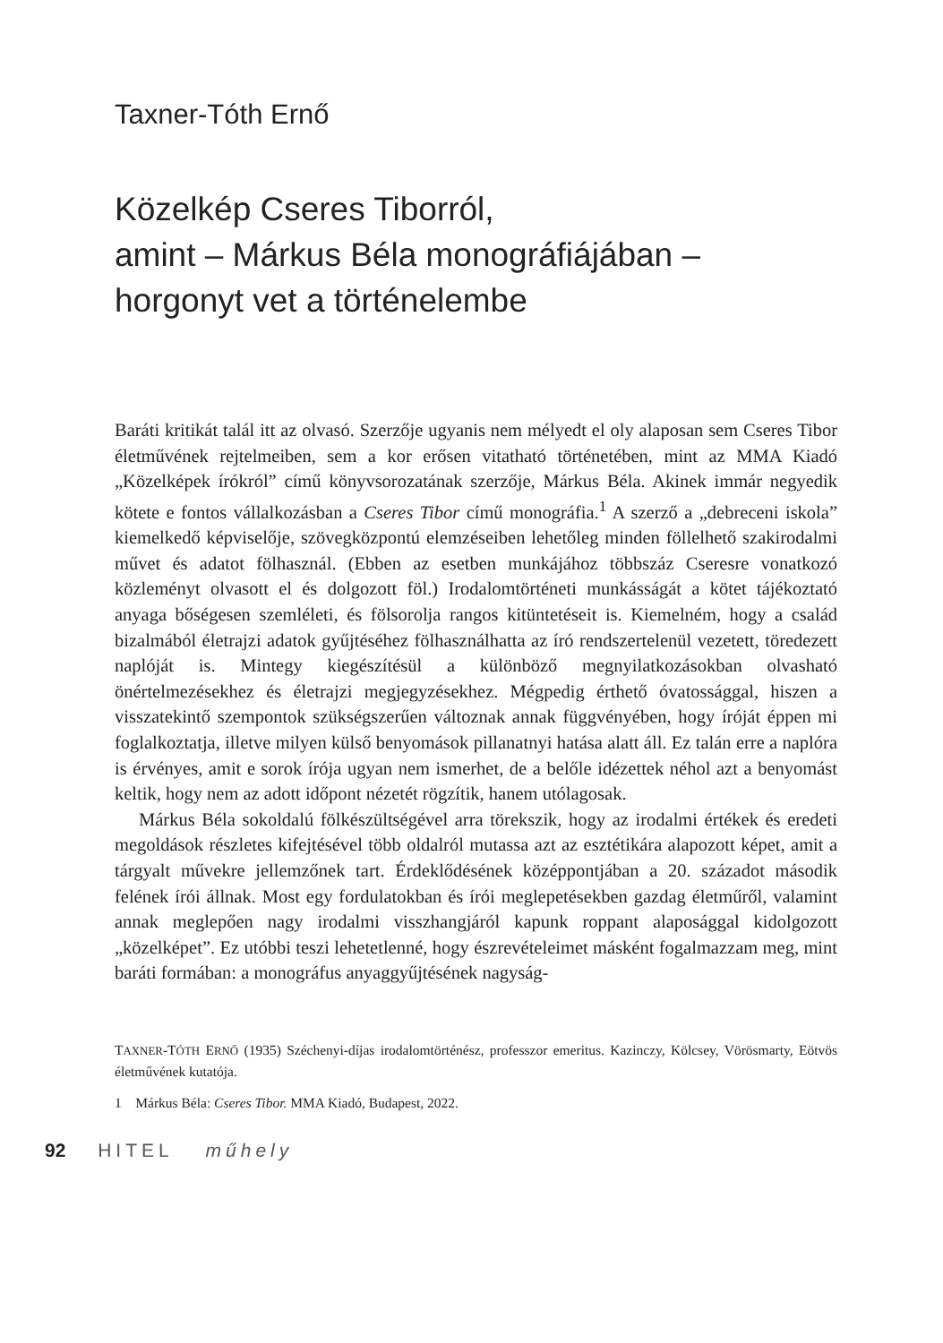Taxner-Tóth Ernő
Közelkép Cseres Tiborról,
amint – Márkus Béla monográfiájában –
horgonyt vet a történelembe
Baráti kritikát talál itt az olvasó. Szerzője ugyanis nem mélyedt el oly alaposan sem Cseres Tibor életművének rejtelmeiben, sem a kor erősen vitatható történetében, mint az MMA Kiadó „Közelképek írókról” című könyvsorozatának szerzője, Márkus Béla. Akinek immár negyedik kötete e fontos vállalkozásban a Cseres Tibor című monográfia.<sup>1</sup> A szerző a „debreceni iskola” kiemelkedő képviselője, szövegközpontú elemzéseiben lehetőleg minden föllelhető szakirodalmi művet és adatot fölhasznál. (Ebben az esetben munkájához többszáz Cseresre vonatkozó közleményt olvasott el és dolgozott föl.) Irodalomtörténeti munkásságát a kötet tájékoztató anyaga bőségesen szemléleti, és fölsorolja rangos kitüntetéseit is. Kiemelném, hogy a család bizalmából életrajzi adatok gyűjtéséhez fölhasználhatta az író rendszertelenül vezetett, töredezett naplóját is. Mintegy kiegészítésül a különböző megnyilatkozásokban olvasható önértelmezésekhez és életrajzi megjegyzésekhez. Mégpedig érthető óvatossággal, hiszen a visszatekintő szempontok szükségszerűen változnak annak függvényében, hogy íróját éppen mi foglalkoztatja, illetve milyen külső benyomások pillanatnyi hatása alatt áll. Ez talán erre a naplóra is érvényes, amit e sorok írója ugyan nem ismerhet, de a belőle idézettek néhol azt a benyomást keltik, hogy nem az adott időpont nézetét rögzítik, hanem utólagosak.
Márkus Béla sokoldalú fölkészültségével arra törekszik, hogy az irodalmi értékek és eredeti megoldások részletes kifejtésével több oldalról mutassa azt az esztétikára alapozott képet, amit a tárgyalt művekre jellemzőnek tart. Érdeklődésének középpontjában a 20. századot második felének írói állnak. Most egy fordulatokban és írói meglepetésekben gazdag életműről, valamint annak meglepően nagy irodalmi visszhangjáról kapunk roppant alaposággal kidolgozott „közelképet”. Ez utóbbi teszi lehetetlenné, hogy észrevételeimet másként fogalmazzam meg, mint baráti formában: a monográfus anyaggyűjtésének nagyság-
TAXNER-TÓTH ERNŐ (1935) Széchenyi-díjas irodalomtörténész, professzor emeritus. Kazinczy, Kölcsey, Vörösmarty, Eötvös életművének kutatója.
1 Márkus Béla: Cseres Tibor. MMA Kiadó, Budapest, 2022.
92 HITEL műhely